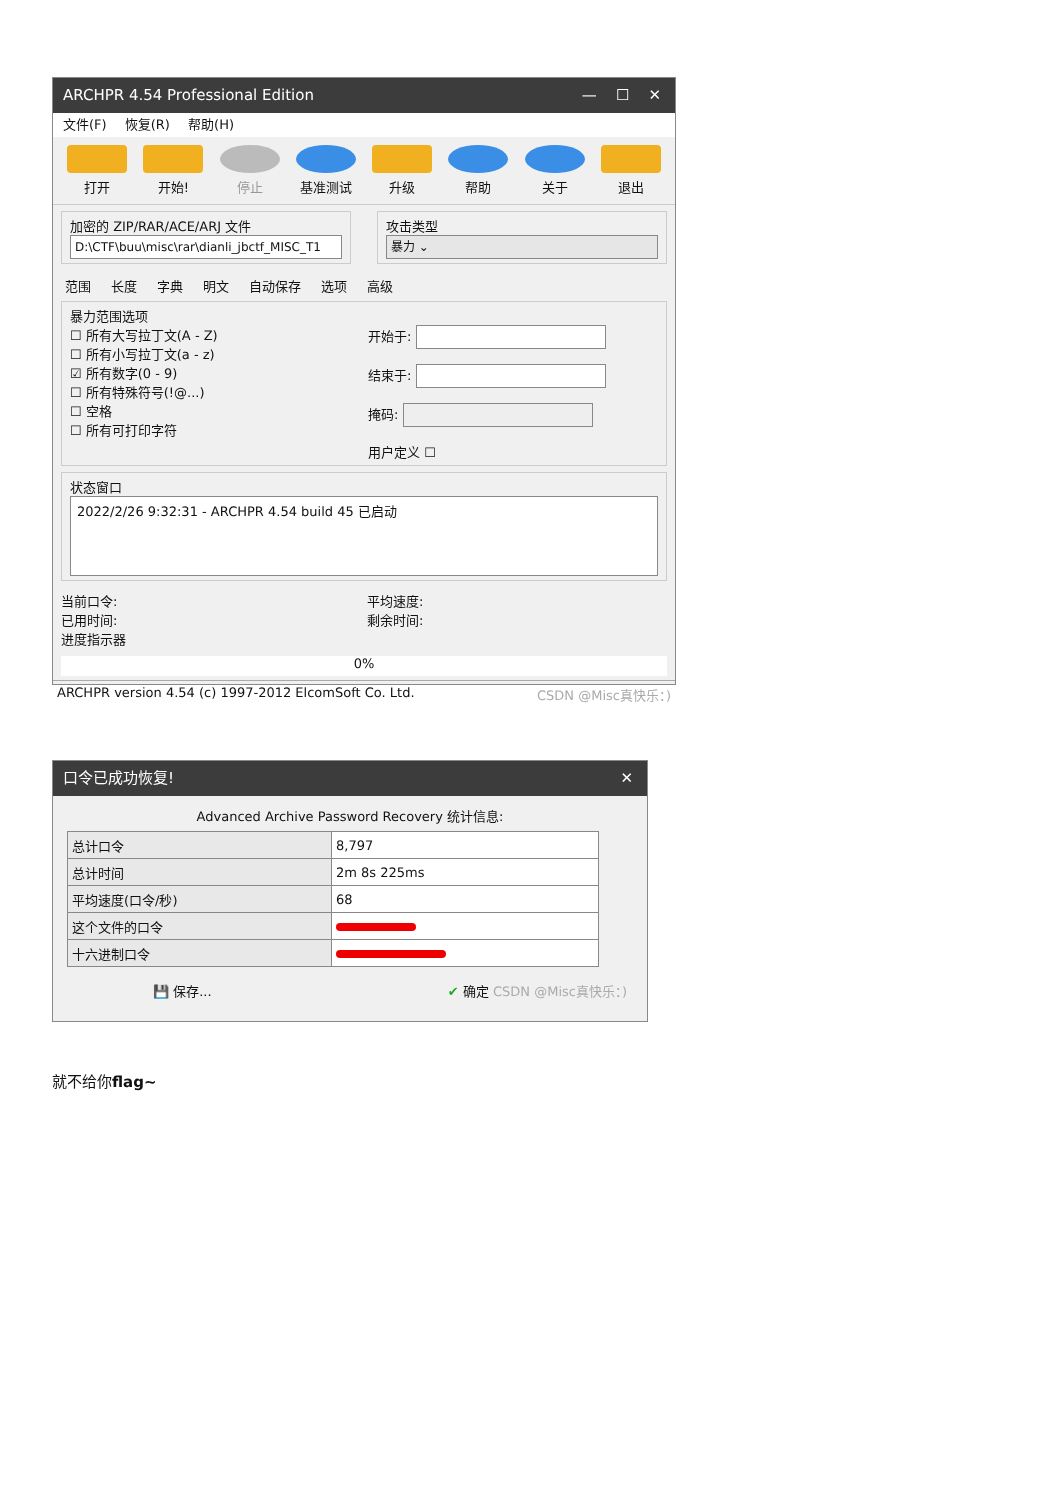ARCHPR 4.54 Professional Edition — ☐ ✕
文件(F) 恢复(R) 帮助(H)
打开 开始! 停止 基准测试 升级 帮助 关于 退出
加密的 ZIP/RAR/ACE/ARJ 文件
D:\CTF\buu\misc\rar\dianli_jbctf_MISC_T1
攻击类型
暴力 ⌄
范围 长度 字典 明文 自动保存 选项 高级
暴力范围选项
☐ 所有大写拉丁文(A - Z)
☐ 所有小写拉丁文(a - z)
☑ 所有数字(0 - 9)
☐ 所有特殊符号(!@...)
☐ 空格
☐ 所有可打印字符
开始于:
结束于:
掩码:
用户定义 ☐
状态窗口
2022/2/26 9:32:31 - ARCHPR 4.54 build 45 已启动
当前口令:
已用时间:
进度指示器
平均速度:
剩余时间:
0%
ARCHPR version 4.54 (c) 1997-2012 ElcomSoft Co. Ltd. CSDN @Misc真快乐：)
口令已成功恢复! ✕
Advanced Archive Password Recovery 统计信息:
| 总计口令 | 8,797 |
| 总计时间 | 2m 8s 225ms |
| 平均速度(口令/秒) | 68 |
| 这个文件的口令 | |
| 十六进制口令 | |
💾 保存... ✔ 确定 CSDN @Misc真快乐：)
就不给你flag~